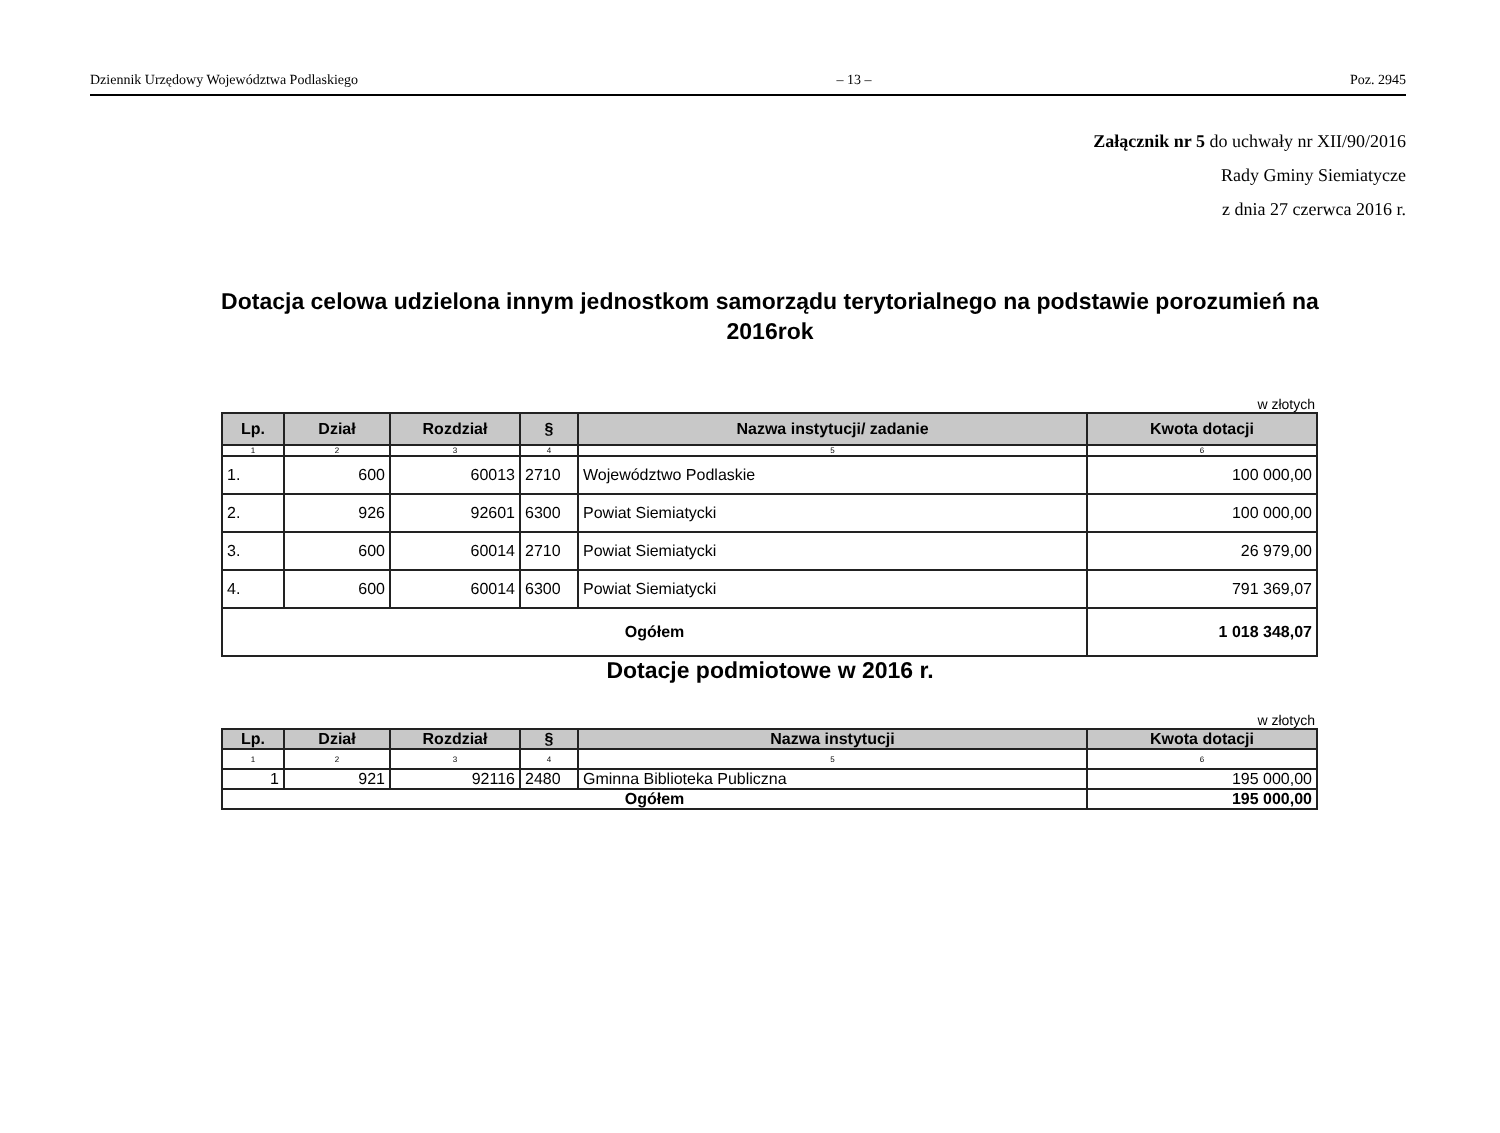Dziennik Urzędowy Województwa Podlaskiego – 13 – Poz. 2945
Załącznik nr 5 do uchwały nr XII/90/2016
Rady Gminy Siemiatycze
z dnia 27 czerwca 2016 r.
Dotacja celowa udzielona innym jednostkom samorządu terytorialnego na podstawie porozumień na 2016rok
w złotych
| Lp. | Dział | Rozdział | § | Nazwa instytucji/ zadanie | Kwota dotacji |
| --- | --- | --- | --- | --- | --- |
| 1 | 2 | 3 | 4 | 5 | 6 |
| 1. | 600 | 60013 | 2710 | Województwo Podlaskie | 100 000,00 |
| 2. | 926 | 92601 | 6300 | Powiat Siemiatycki | 100 000,00 |
| 3. | 600 | 60014 | 2710 | Powiat Siemiatycki | 26 979,00 |
| 4. | 600 | 60014 | 6300 | Powiat Siemiatycki | 791 369,07 |
| Ogółem | | | | | 1 018 348,07 |
Dotacje podmiotowe w 2016 r.
w złotych
| Lp. | Dział | Rozdział | § | Nazwa instytucji | Kwota dotacji |
| --- | --- | --- | --- | --- | --- |
| 1 | 2 | 3 | 4 | 5 | 6 |
| 1 | 921 | 92116 | 2480 | Gminna Biblioteka Publiczna | 195 000,00 |
| Ogółem | | | | | 195 000,00 |